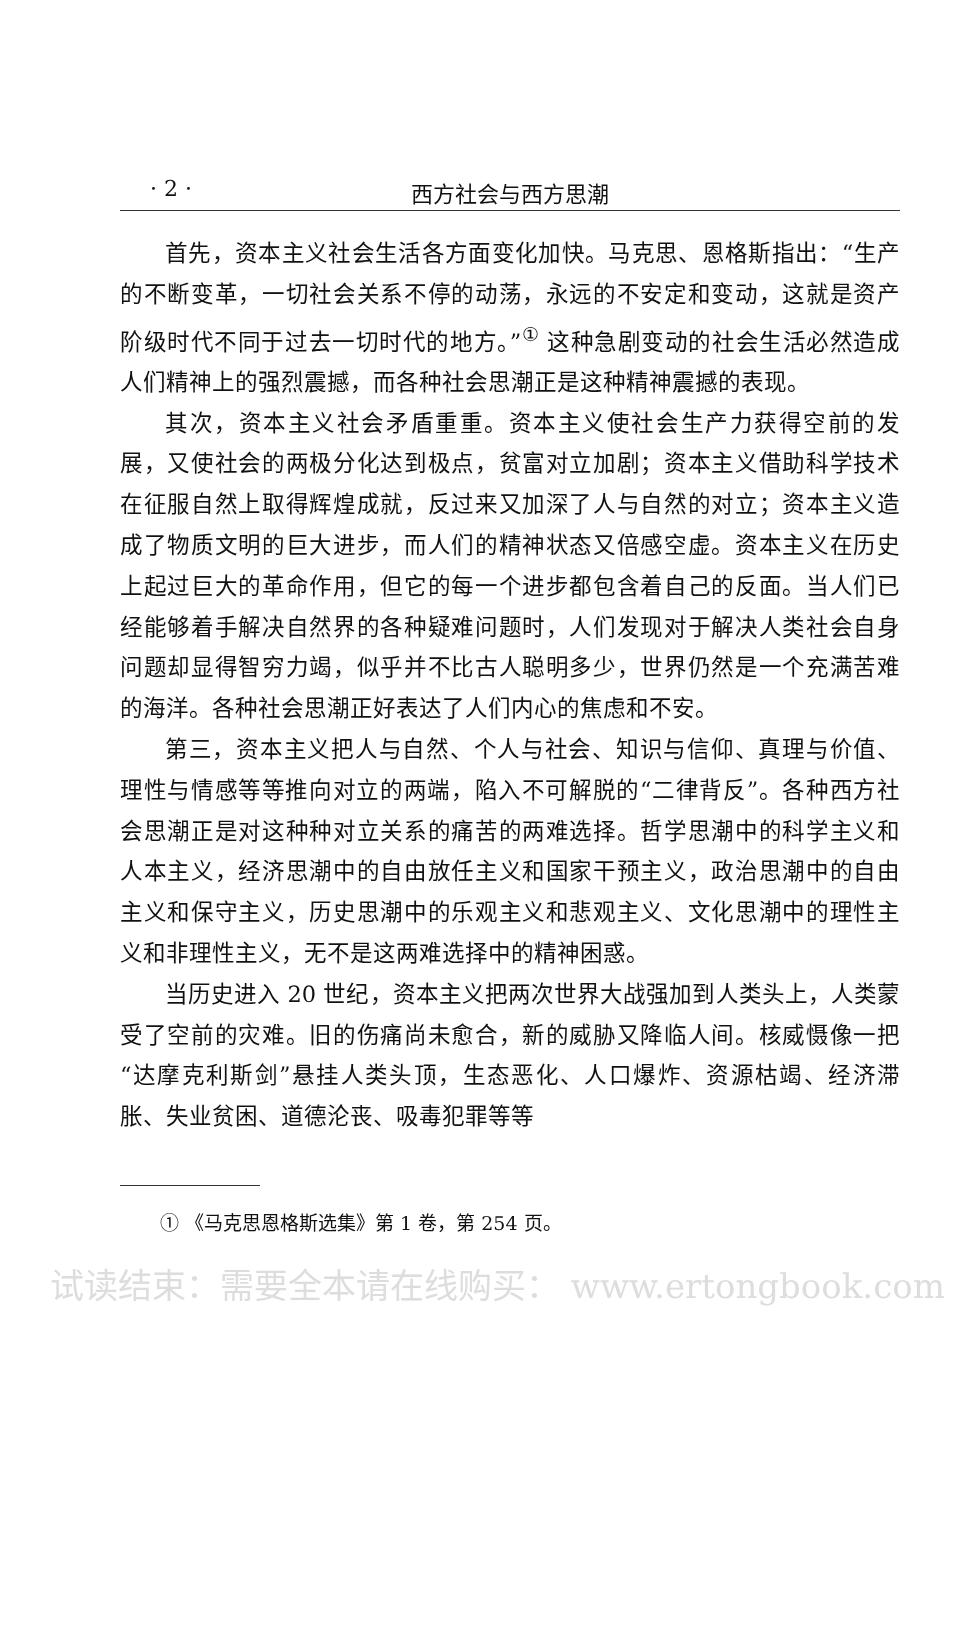· 2 ·
西方社会与西方思潮
首先，资本主义社会生活各方面变化加快。马克思、恩格斯指出：“生产的不断变革，一切社会关系不停的动荡，永远的不安定和变动，这就是资产阶级时代不同于过去一切时代的地方。”<sup>①</sup> 这种急剧变动的社会生活必然造成人们精神上的强烈震撼，而各种社会思潮正是这种精神震撼的表现。
其次，资本主义社会矛盾重重。资本主义使社会生产力获得空前的发展，又使社会的两极分化达到极点，贫富对立加剧；资本主义借助科学技术在征服自然上取得辉煌成就，反过来又加深了人与自然的对立；资本主义造成了物质文明的巨大进步，而人们的精神状态又倍感空虚。资本主义在历史上起过巨大的革命作用，但它的每一个进步都包含着自己的反面。当人们已经能够着手解决自然界的各种疑难问题时，人们发现对于解决人类社会自身问题却显得智穷力竭，似乎并不比古人聪明多少，世界仍然是一个充满苦难的海洋。各种社会思潮正好表达了人们内心的焦虑和不安。
第三，资本主义把人与自然、个人与社会、知识与信仰、真理与价值、理性与情感等等推向对立的两端，陷入不可解脱的“二律背反”。各种西方社会思潮正是对这种种对立关系的痛苦的两难选择。哲学思潮中的科学主义和人本主义，经济思潮中的自由放任主义和国家干预主义，政治思潮中的自由主义和保守主义，历史思潮中的乐观主义和悲观主义、文化思潮中的理性主义和非理性主义，无不是这两难选择中的精神困惑。
当历史进入 20 世纪，资本主义把两次世界大战强加到人类头上，人类蒙受了空前的灾难。旧的伤痛尚未愈合，新的威胁又降临人间。核威慑像一把“达摩克利斯剑”悬挂人类头顶，生态恶化、人口爆炸、资源枯竭、经济滞胀、失业贫困、道德沦丧、吸毒犯罪等等
① 《马克思恩格斯选集》第 1 卷，第 254 页。
试读结束：需要全本请在线购买： www.ertongbook.com